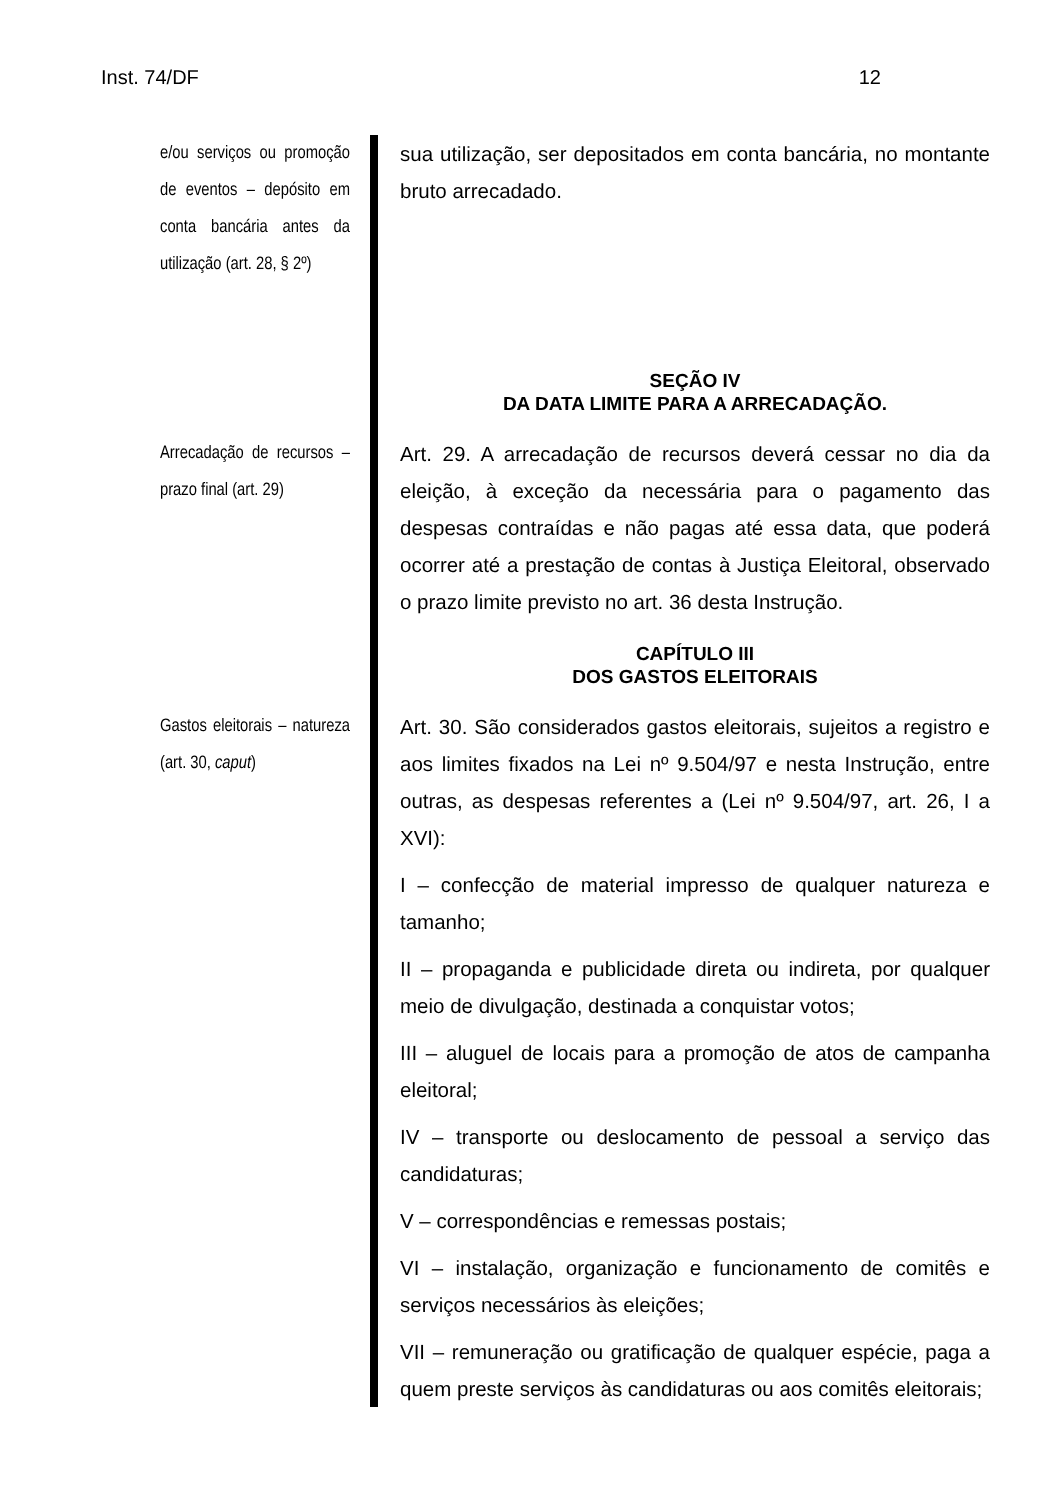Inst. 74/DF 12
e/ou serviços ou promoção de eventos – depósito em conta bancária antes da utilização (art. 28, § 2º)
sua utilização, ser depositados em conta bancária, no montante bruto arrecadado.
SEÇÃO IV
DA DATA LIMITE PARA A ARRECADAÇÃO.
Arrecadação de recursos – prazo final (art. 29)
Art. 29. A arrecadação de recursos deverá cessar no dia da eleição, à exceção da necessária para o pagamento das despesas contraídas e não pagas até essa data, que poderá ocorrer até a prestação de contas à Justiça Eleitoral, observado o prazo limite previsto no art. 36 desta Instrução.
CAPÍTULO III
DOS GASTOS ELEITORAIS
Gastos eleitorais – natureza (art. 30, caput)
Art. 30. São considerados gastos eleitorais, sujeitos a registro e aos limites fixados na Lei nº 9.504/97 e nesta Instrução, entre outras, as despesas referentes a (Lei nº 9.504/97, art. 26, I a XVI):
I – confecção de material impresso de qualquer natureza e tamanho;
II – propaganda e publicidade direta ou indireta, por qualquer meio de divulgação, destinada a conquistar votos;
III – aluguel de locais para a promoção de atos de campanha eleitoral;
IV – transporte ou deslocamento de pessoal a serviço das candidaturas;
V – correspondências e remessas postais;
VI – instalação, organização e funcionamento de comitês e serviços necessários às eleições;
VII – remuneração ou gratificação de qualquer espécie, paga a quem preste serviços às candidaturas ou aos comitês eleitorais;